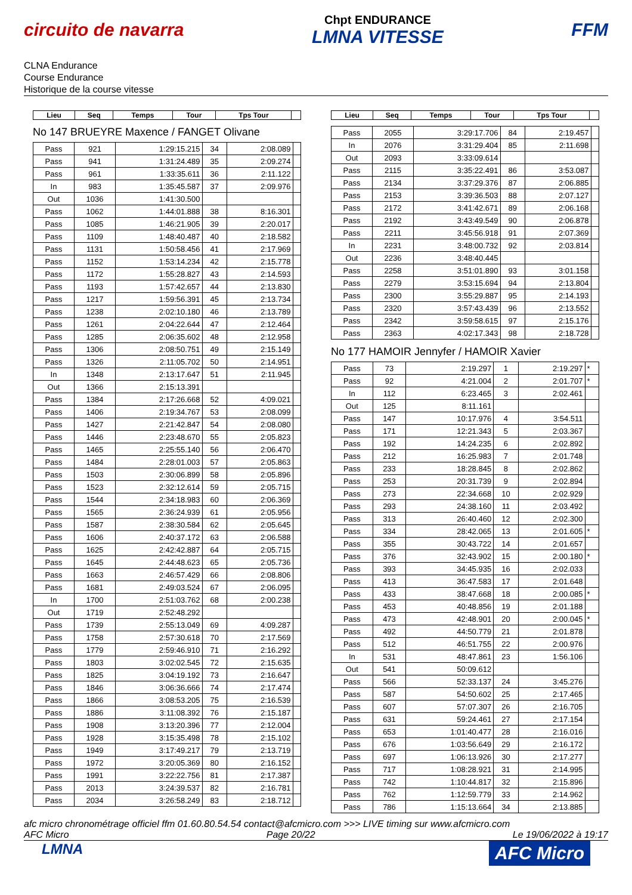circuito de navarra
Chpt ENDURANCE
LMNA VITESSE
FFM
CLNA Endurance
Course Endurance
Historique de la course vitesse
| Lieu | Seq | Temps | Tour | Tps Tour | |
| --- | --- | --- | --- | --- | --- |
No 147 BRUEYRE Maxence / FANGET Olivane
| Pass | 921 | 1:29:15.215 | 34 | 2:08.089 | |
| Pass | 941 | 1:31:24.489 | 35 | 2:09.274 | |
| Pass | 961 | 1:33:35.611 | 36 | 2:11.122 | |
| In | 983 | 1:35:45.587 | 37 | 2:09.976 | |
| Out | 1036 | 1:41:30.500 | | | |
| Pass | 1062 | 1:44:01.888 | 38 | 8:16.301 | |
| Pass | 1085 | 1:46:21.905 | 39 | 2:20.017 | |
| Pass | 1109 | 1:48:40.487 | 40 | 2:18.582 | |
| Pass | 1131 | 1:50:58.456 | 41 | 2:17.969 | |
| Pass | 1152 | 1:53:14.234 | 42 | 2:15.778 | |
| Pass | 1172 | 1:55:28.827 | 43 | 2:14.593 | |
| Pass | 1193 | 1:57:42.657 | 44 | 2:13.830 | |
| Pass | 1217 | 1:59:56.391 | 45 | 2:13.734 | |
| Pass | 1238 | 2:02:10.180 | 46 | 2:13.789 | |
| Pass | 1261 | 2:04:22.644 | 47 | 2:12.464 | |
| Pass | 1285 | 2:06:35.602 | 48 | 2:12.958 | |
| Pass | 1306 | 2:08:50.751 | 49 | 2:15.149 | |
| Pass | 1326 | 2:11:05.702 | 50 | 2:14.951 | |
| In | 1348 | 2:13:17.647 | 51 | 2:11.945 | |
| Out | 1366 | 2:15:13.391 | | | |
| Pass | 1384 | 2:17:26.668 | 52 | 4:09.021 | |
| Pass | 1406 | 2:19:34.767 | 53 | 2:08.099 | |
| Pass | 1427 | 2:21:42.847 | 54 | 2:08.080 | |
| Pass | 1446 | 2:23:48.670 | 55 | 2:05.823 | |
| Pass | 1465 | 2:25:55.140 | 56 | 2:06.470 | |
| Pass | 1484 | 2:28:01.003 | 57 | 2:05.863 | |
| Pass | 1503 | 2:30:06.899 | 58 | 2:05.896 | |
| Pass | 1523 | 2:32:12.614 | 59 | 2:05.715 | |
| Pass | 1544 | 2:34:18.983 | 60 | 2:06.369 | |
| Pass | 1565 | 2:36:24.939 | 61 | 2:05.956 | |
| Pass | 1587 | 2:38:30.584 | 62 | 2:05.645 | |
| Pass | 1606 | 2:40:37.172 | 63 | 2:06.588 | |
| Pass | 1625 | 2:42:42.887 | 64 | 2:05.715 | |
| Pass | 1645 | 2:44:48.623 | 65 | 2:05.736 | |
| Pass | 1663 | 2:46:57.429 | 66 | 2:08.806 | |
| Pass | 1681 | 2:49:03.524 | 67 | 2:06.095 | |
| In | 1700 | 2:51:03.762 | 68 | 2:00.238 | |
| Out | 1719 | 2:52:48.292 | | | |
| Pass | 1739 | 2:55:13.049 | 69 | 4:09.287 | |
| Pass | 1758 | 2:57:30.618 | 70 | 2:17.569 | |
| Pass | 1779 | 2:59:46.910 | 71 | 2:16.292 | |
| Pass | 1803 | 3:02:02.545 | 72 | 2:15.635 | |
| Pass | 1825 | 3:04:19.192 | 73 | 2:16.647 | |
| Pass | 1846 | 3:06:36.666 | 74 | 2:17.474 | |
| Pass | 1866 | 3:08:53.205 | 75 | 2:16.539 | |
| Pass | 1886 | 3:11:08.392 | 76 | 2:15.187 | |
| Pass | 1908 | 3:13:20.396 | 77 | 2:12.004 | |
| Pass | 1928 | 3:15:35.498 | 78 | 2:15.102 | |
| Pass | 1949 | 3:17:49.217 | 79 | 2:13.719 | |
| Pass | 1972 | 3:20:05.369 | 80 | 2:16.152 | |
| Pass | 1991 | 3:22:22.756 | 81 | 2:17.387 | |
| Pass | 2013 | 3:24:39.537 | 82 | 2:16.781 | |
| Pass | 2034 | 3:26:58.249 | 83 | 2:18.712 | |
| Lieu | Seq | Temps | Tour | Tps Tour | |
| --- | --- | --- | --- | --- | --- |
| Pass | 2055 | 3:29:17.706 | 84 | 2:19.457 | |
| In | 2076 | 3:31:29.404 | 85 | 2:11.698 | |
| Out | 2093 | 3:33:09.614 | | | |
| Pass | 2115 | 3:35:22.491 | 86 | 3:53.087 | |
| Pass | 2134 | 3:37:29.376 | 87 | 2:06.885 | |
| Pass | 2153 | 3:39:36.503 | 88 | 2:07.127 | |
| Pass | 2172 | 3:41:42.671 | 89 | 2:06.168 | |
| Pass | 2192 | 3:43:49.549 | 90 | 2:06.878 | |
| Pass | 2211 | 3:45:56.918 | 91 | 2:07.369 | |
| In | 2231 | 3:48:00.732 | 92 | 2:03.814 | |
| Out | 2236 | 3:48:40.445 | | | |
| Pass | 2258 | 3:51:01.890 | 93 | 3:01.158 | |
| Pass | 2279 | 3:53:15.694 | 94 | 2:13.804 | |
| Pass | 2300 | 3:55:29.887 | 95 | 2:14.193 | |
| Pass | 2320 | 3:57:43.439 | 96 | 2:13.552 | |
| Pass | 2342 | 3:59:58.615 | 97 | 2:15.176 | |
| Pass | 2363 | 4:02:17.343 | 98 | 2:18.728 | |
No 177 HAMOIR Jennyfer / HAMOIR Xavier
| Pass | 73 | 2:19.297 | 1 | 2:19.297 | * |
| Pass | 92 | 4:21.004 | 2 | 2:01.707 | * |
| In | 112 | 6:23.465 | 3 | 2:02.461 | |
| Out | 125 | 8:11.161 | | | |
| Pass | 147 | 10:17.976 | 4 | 3:54.511 | |
| Pass | 171 | 12:21.343 | 5 | 2:03.367 | |
| Pass | 192 | 14:24.235 | 6 | 2:02.892 | |
| Pass | 212 | 16:25.983 | 7 | 2:01.748 | |
| Pass | 233 | 18:28.845 | 8 | 2:02.862 | |
| Pass | 253 | 20:31.739 | 9 | 2:02.894 | |
| Pass | 273 | 22:34.668 | 10 | 2:02.929 | |
| Pass | 293 | 24:38.160 | 11 | 2:03.492 | |
| Pass | 313 | 26:40.460 | 12 | 2:02.300 | |
| Pass | 334 | 28:42.065 | 13 | 2:01.605 | * |
| Pass | 355 | 30:43.722 | 14 | 2:01.657 | |
| Pass | 376 | 32:43.902 | 15 | 2:00.180 | * |
| Pass | 393 | 34:45.935 | 16 | 2:02.033 | |
| Pass | 413 | 36:47.583 | 17 | 2:01.648 | |
| Pass | 433 | 38:47.668 | 18 | 2:00.085 | * |
| Pass | 453 | 40:48.856 | 19 | 2:01.188 | |
| Pass | 473 | 42:48.901 | 20 | 2:00.045 | * |
| Pass | 492 | 44:50.779 | 21 | 2:01.878 | |
| Pass | 512 | 46:51.755 | 22 | 2:00.976 | |
| In | 531 | 48:47.861 | 23 | 1:56.106 | |
| Out | 541 | 50:09.612 | | | |
| Pass | 566 | 52:33.137 | 24 | 3:45.276 | |
| Pass | 587 | 54:50.602 | 25 | 2:17.465 | |
| Pass | 607 | 57:07.307 | 26 | 2:16.705 | |
| Pass | 631 | 59:24.461 | 27 | 2:17.154 | |
| Pass | 653 | 1:01:40.477 | 28 | 2:16.016 | |
| Pass | 676 | 1:03:56.649 | 29 | 2:16.172 | |
| Pass | 697 | 1:06:13.926 | 30 | 2:17.277 | |
| Pass | 717 | 1:08:28.921 | 31 | 2:14.995 | |
| Pass | 742 | 1:10:44.817 | 32 | 2:15.896 | |
| Pass | 762 | 1:12:59.779 | 33 | 2:14.962 | |
| Pass | 786 | 1:15:13.664 | 34 | 2:13.885 | |
afc micro chronométrage officiel ffm 01.60.80.54.54 contact@afcmicro.com >>> LIVE timing sur www.afcmicro.com
AFC Micro Page 20/22 Le 19/06/2022 à 19:17
LMNA AFC Micro